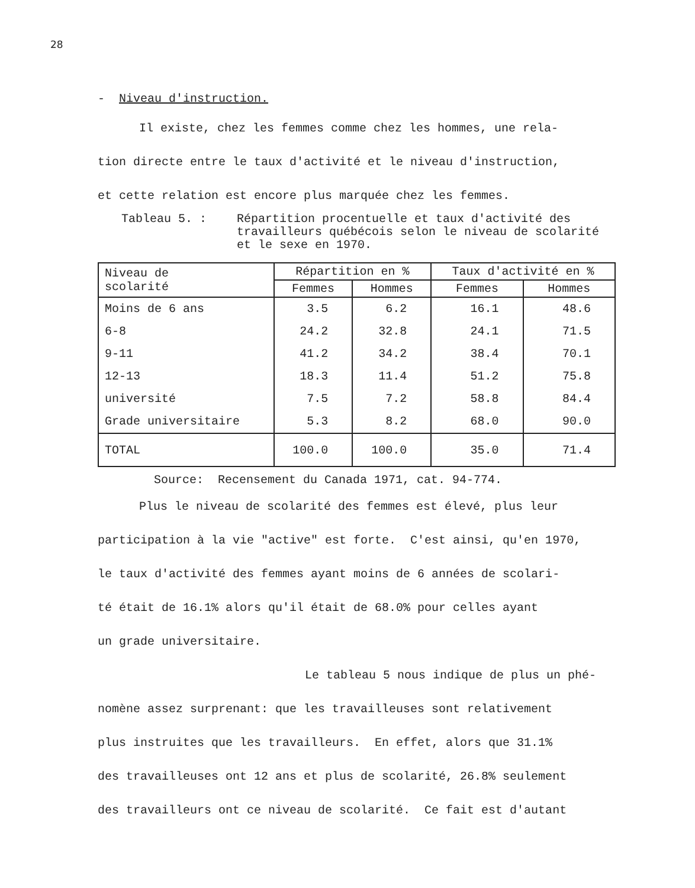28
- Niveau d'instruction.
Il existe, chez les femmes comme chez les hommes, une rela-
tion directe entre le taux d'activité et le niveau d'instruction,
et cette relation est encore plus marquée chez les femmes.
Tableau 5. : Répartition procentuelle et taux d'activité des travailleurs québécois selon le niveau de scolarité et le sexe en 1970.
| Niveau de scolarité | Répartition en % | | Taux d'activité en % | |
| --- | --- | --- | --- | --- |
| | Femmes | Hommes | Femmes | Hommes |
| Moins de 6 ans | 3.5 | 6.2 | 16.1 | 48.6 |
| 6-8 | 24.2 | 32.8 | 24.1 | 71.5 |
| 9-11 | 41.2 | 34.2 | 38.4 | 70.1 |
| 12-13 | 18.3 | 11.4 | 51.2 | 75.8 |
| université | 7.5 | 7.2 | 58.8 | 84.4 |
| Grade universitaire | 5.3 | 8.2 | 68.0 | 90.0 |
| TOTAL | 100.0 | 100.0 | 35.0 | 71.4 |
Source: Recensement du Canada 1971, cat. 94-774.
Plus le niveau de scolarité des femmes est élevé, plus leur
participation à la vie "active" est forte. C'est ainsi, qu'en 1970,
le taux d'activité des femmes ayant moins de 6 années de scolari-
té était de 16.1% alors qu'il était de 68.0% pour celles ayant
un grade universitaire.
Le tableau 5 nous indique de plus un phé-
nomène assez surprenant: que les travailleuses sont relativement
plus instruites que les travailleurs. En effet, alors que 31.1%
des travailleuses ont 12 ans et plus de scolarité, 26.8% seulement
des travailleurs ont ce niveau de scolarité. Ce fait est d'autant